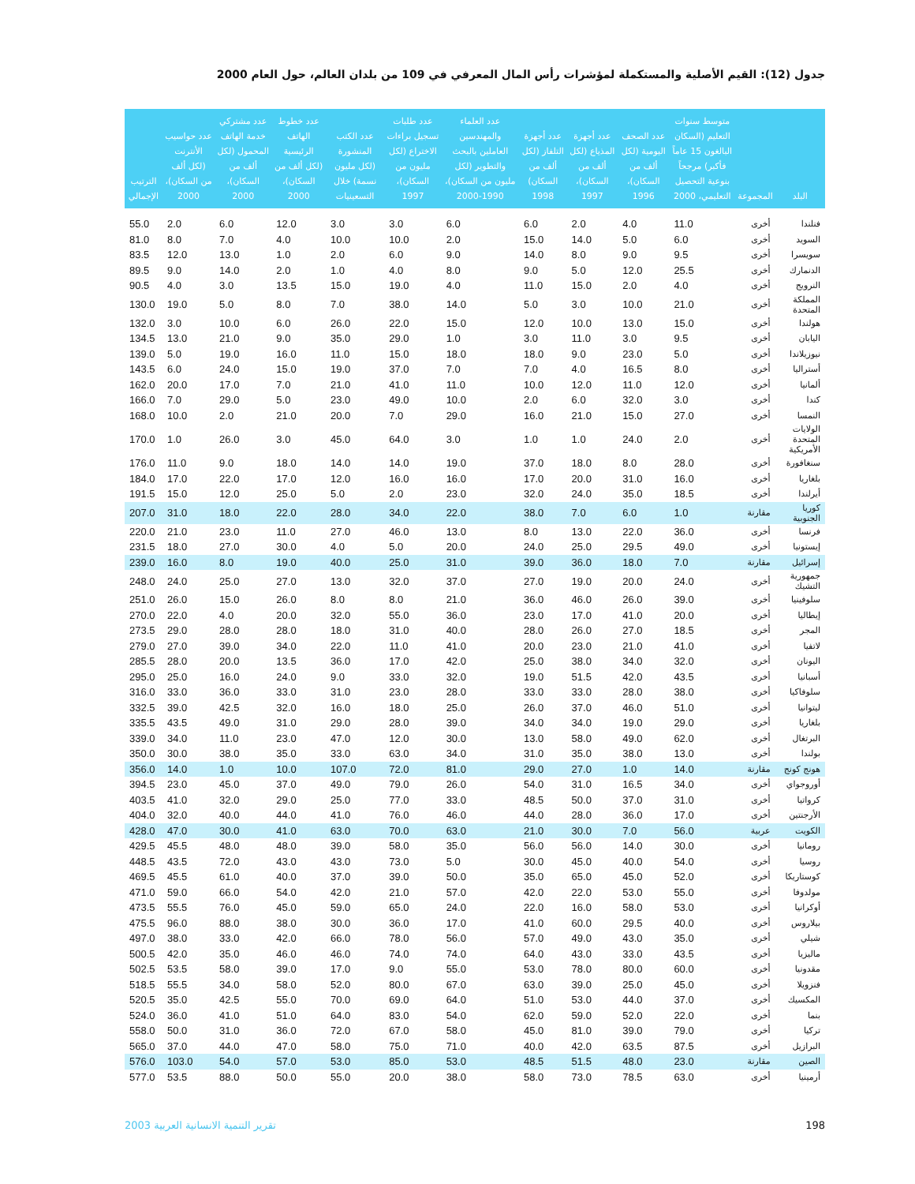جدول (12): القيم الأصلية والمستكملة لمؤشرات رأس المال المعرفي في 109 من بلدان العالم، حول العام 2000
| البلد | المجموعة | متوسط سنوات التعليم (السكان البالغون 15 عاماً فأكبر) مرجحاً بنوعية التحصيل التعليمي، 2000 | عدد الصحف اليومية (لكل ألف من السكان)، 1996 | عدد أجهزة المذياع (لكل ألف من السكان)، 1997 | عدد أجهزة التلفاز (لكل ألف من السكان) 1998 | عدد العلماء والمهندسين العاملين بالبحث والتطوير (لكل مليون من السكان)، 1990-2000 | عدد طلبات تسجيل براءات الاختراع (لكل مليون من السكان)، 1997 | عدد الكتب المنشورة (لكل مليون نسمة) خلال التسعينيات | عدد خطوط الهاتف الرئيسية (لكل ألف من السكان)، 2000 | عدد مشتركي خدمة الهاتف المحمول (لكل ألف من السكان)، 2000 | عدد حواسيب الأنترنت (لكل ألف من السكان)، 2000 | الترتيب الإجمالي |
| --- | --- | --- | --- | --- | --- | --- | --- | --- | --- | --- | --- | --- |
| فنلندا | أخرى | 11.0 | 4.0 | 2.0 | 6.0 | 6.0 | 3.0 | 3.0 | 12.0 | 6.0 | 2.0 | 55.0 |
| السويد | أخرى | 6.0 | 5.0 | 14.0 | 15.0 | 2.0 | 10.0 | 10.0 | 4.0 | 7.0 | 8.0 | 81.0 |
| سويسرا | أخرى | 9.5 | 9.0 | 8.0 | 14.0 | 9.0 | 6.0 | 2.0 | 1.0 | 13.0 | 12.0 | 83.5 |
| الدنمارك | أخرى | 25.5 | 12.0 | 5.0 | 9.0 | 8.0 | 4.0 | 1.0 | 2.0 | 14.0 | 9.0 | 89.5 |
| النرويج | أخرى | 4.0 | 2.0 | 15.0 | 11.0 | 4.0 | 19.0 | 15.0 | 13.5 | 3.0 | 4.0 | 90.5 |
| المملكة المتحدة | أخرى | 21.0 | 10.0 | 3.0 | 5.0 | 14.0 | 38.0 | 7.0 | 8.0 | 5.0 | 19.0 | 130.0 |
| هولندا | أخرى | 15.0 | 13.0 | 10.0 | 12.0 | 15.0 | 22.0 | 26.0 | 6.0 | 10.0 | 3.0 | 132.0 |
| اليابان | أخرى | 9.5 | 3.0 | 11.0 | 3.0 | 1.0 | 29.0 | 35.0 | 9.0 | 21.0 | 13.0 | 134.5 |
| نيوزيلاندا | أخرى | 5.0 | 23.0 | 9.0 | 18.0 | 18.0 | 15.0 | 11.0 | 16.0 | 19.0 | 5.0 | 139.0 |
| أستراليا | أخرى | 8.0 | 16.5 | 4.0 | 7.0 | 7.0 | 37.0 | 19.0 | 15.0 | 24.0 | 6.0 | 143.5 |
| ألمانيا | أخرى | 12.0 | 11.0 | 12.0 | 10.0 | 11.0 | 41.0 | 21.0 | 7.0 | 17.0 | 20.0 | 162.0 |
| كندا | أخرى | 3.0 | 32.0 | 6.0 | 2.0 | 10.0 | 49.0 | 23.0 | 5.0 | 29.0 | 7.0 | 166.0 |
| النمسا | أخرى | 27.0 | 15.0 | 21.0 | 16.0 | 29.0 | 7.0 | 20.0 | 21.0 | 2.0 | 10.0 | 168.0 |
| الولايات المتحدة الأمريكية | أخرى | 2.0 | 24.0 | 1.0 | 1.0 | 3.0 | 64.0 | 45.0 | 3.0 | 26.0 | 1.0 | 170.0 |
| سنغافورة | أخرى | 28.0 | 8.0 | 18.0 | 37.0 | 19.0 | 14.0 | 14.0 | 18.0 | 9.0 | 11.0 | 176.0 |
| بلغاريا | أخرى | 16.0 | 31.0 | 20.0 | 17.0 | 16.0 | 16.0 | 12.0 | 17.0 | 22.0 | 17.0 | 184.0 |
| أيرلندا | أخرى | 18.5 | 35.0 | 24.0 | 32.0 | 23.0 | 2.0 | 5.0 | 25.0 | 12.0 | 15.0 | 191.5 |
| كوريا الجنوبية | مقارنة | 1.0 | 6.0 | 7.0 | 38.0 | 22.0 | 34.0 | 28.0 | 22.0 | 18.0 | 31.0 | 207.0 |
| فرنسا | أخرى | 36.0 | 22.0 | 13.0 | 8.0 | 13.0 | 46.0 | 27.0 | 11.0 | 23.0 | 21.0 | 220.0 |
| إيستونيا | أخرى | 49.0 | 29.5 | 25.0 | 24.0 | 20.0 | 5.0 | 4.0 | 30.0 | 27.0 | 18.0 | 231.5 |
| إسرائيل | مقارنة | 7.0 | 18.0 | 36.0 | 39.0 | 31.0 | 25.0 | 40.0 | 19.0 | 8.0 | 16.0 | 239.0 |
| جمهورية التشيك | أخرى | 24.0 | 20.0 | 19.0 | 27.0 | 37.0 | 32.0 | 13.0 | 27.0 | 25.0 | 24.0 | 248.0 |
| سلوفينيا | أخرى | 39.0 | 26.0 | 46.0 | 36.0 | 21.0 | 8.0 | 8.0 | 26.0 | 15.0 | 26.0 | 251.0 |
| إيطاليا | أخرى | 20.0 | 41.0 | 17.0 | 23.0 | 36.0 | 55.0 | 32.0 | 20.0 | 4.0 | 22.0 | 270.0 |
| المجر | أخرى | 18.5 | 27.0 | 26.0 | 28.0 | 40.0 | 31.0 | 18.0 | 28.0 | 28.0 | 29.0 | 273.5 |
| لاتفيا | أخرى | 41.0 | 21.0 | 23.0 | 20.0 | 41.0 | 11.0 | 22.0 | 34.0 | 39.0 | 27.0 | 279.0 |
| اليونان | أخرى | 32.0 | 34.0 | 38.0 | 25.0 | 42.0 | 17.0 | 36.0 | 13.5 | 20.0 | 28.0 | 285.5 |
| أسبانيا | أخرى | 43.5 | 42.0 | 51.5 | 19.0 | 32.0 | 33.0 | 9.0 | 24.0 | 16.0 | 25.0 | 295.0 |
| سلوفاكيا | أخرى | 38.0 | 28.0 | 33.0 | 33.0 | 28.0 | 23.0 | 31.0 | 33.0 | 36.0 | 33.0 | 316.0 |
| ليتوانيا | أخرى | 51.0 | 46.0 | 37.0 | 26.0 | 25.0 | 18.0 | 16.0 | 32.0 | 42.5 | 39.0 | 332.5 |
| بلغاريا | أخرى | 29.0 | 19.0 | 34.0 | 34.0 | 39.0 | 28.0 | 29.0 | 31.0 | 49.0 | 43.5 | 335.5 |
| البرتغال | أخرى | 62.0 | 49.0 | 58.0 | 13.0 | 30.0 | 12.0 | 47.0 | 23.0 | 11.0 | 34.0 | 339.0 |
| بولندا | أخرى | 13.0 | 38.0 | 35.0 | 31.0 | 34.0 | 63.0 | 33.0 | 35.0 | 38.0 | 30.0 | 350.0 |
| هونج كونج | مقارنة | 14.0 | 1.0 | 27.0 | 29.0 | 81.0 | 72.0 | 107.0 | 10.0 | 1.0 | 14.0 | 356.0 |
| أوروجواي | أخرى | 34.0 | 16.5 | 31.0 | 54.0 | 26.0 | 79.0 | 49.0 | 37.0 | 45.0 | 23.0 | 394.5 |
| كرواتيا | أخرى | 31.0 | 37.0 | 50.0 | 48.5 | 33.0 | 77.0 | 25.0 | 29.0 | 32.0 | 41.0 | 403.5 |
| الأرجنتين | أخرى | 17.0 | 36.0 | 28.0 | 44.0 | 46.0 | 76.0 | 41.0 | 44.0 | 40.0 | 32.0 | 404.0 |
| الكويت | عربية | 56.0 | 7.0 | 30.0 | 21.0 | 63.0 | 70.0 | 63.0 | 41.0 | 30.0 | 47.0 | 428.0 |
| رومانيا | أخرى | 30.0 | 14.0 | 56.0 | 56.0 | 35.0 | 58.0 | 39.0 | 48.0 | 48.0 | 45.5 | 429.5 |
| روسيا | أخرى | 54.0 | 40.0 | 45.0 | 30.0 | 5.0 | 73.0 | 43.0 | 43.0 | 72.0 | 43.5 | 448.5 |
| كوستاريكا | أخرى | 52.0 | 45.0 | 65.0 | 35.0 | 50.0 | 39.0 | 37.0 | 40.0 | 61.0 | 45.5 | 469.5 |
| مولدوفا | أخرى | 55.0 | 53.0 | 22.0 | 42.0 | 57.0 | 21.0 | 42.0 | 54.0 | 66.0 | 59.0 | 471.0 |
| أوكرانيا | أخرى | 53.0 | 58.0 | 16.0 | 22.0 | 24.0 | 65.0 | 59.0 | 45.0 | 76.0 | 55.5 | 473.5 |
| بيلاروس | أخرى | 40.0 | 29.5 | 60.0 | 41.0 | 17.0 | 36.0 | 30.0 | 38.0 | 88.0 | 96.0 | 475.5 |
| شيلي | أخرى | 35.0 | 43.0 | 49.0 | 57.0 | 56.0 | 78.0 | 66.0 | 42.0 | 33.0 | 38.0 | 497.0 |
| ماليزيا | أخرى | 43.5 | 33.0 | 43.0 | 64.0 | 74.0 | 74.0 | 46.0 | 46.0 | 35.0 | 42.0 | 500.5 |
| مقدونيا | أخرى | 60.0 | 80.0 | 78.0 | 53.0 | 55.0 | 9.0 | 17.0 | 39.0 | 58.0 | 53.5 | 502.5 |
| فنزويلا | أخرى | 45.0 | 25.0 | 39.0 | 63.0 | 67.0 | 80.0 | 52.0 | 58.0 | 34.0 | 55.5 | 518.5 |
| المكسيك | أخرى | 37.0 | 44.0 | 53.0 | 51.0 | 64.0 | 69.0 | 70.0 | 55.0 | 42.5 | 35.0 | 520.5 |
| بنما | أخرى | 22.0 | 52.0 | 59.0 | 62.0 | 54.0 | 83.0 | 64.0 | 51.0 | 41.0 | 36.0 | 524.0 |
| تركيا | أخرى | 79.0 | 39.0 | 81.0 | 45.0 | 58.0 | 67.0 | 72.0 | 36.0 | 31.0 | 50.0 | 558.0 |
| البرازيل | أخرى | 87.5 | 63.5 | 42.0 | 40.0 | 71.0 | 75.0 | 58.0 | 47.0 | 44.0 | 37.0 | 565.0 |
| الصين | مقارنة | 23.0 | 48.0 | 51.5 | 48.5 | 53.0 | 85.0 | 53.0 | 57.0 | 54.0 | 103.0 | 576.0 |
| أرمينيا | أخرى | 63.0 | 78.5 | 73.0 | 58.0 | 38.0 | 20.0 | 55.0 | 50.0 | 88.0 | 53.5 | 577.0 |
198 تقرير التنمية الانسانية العربية 2003